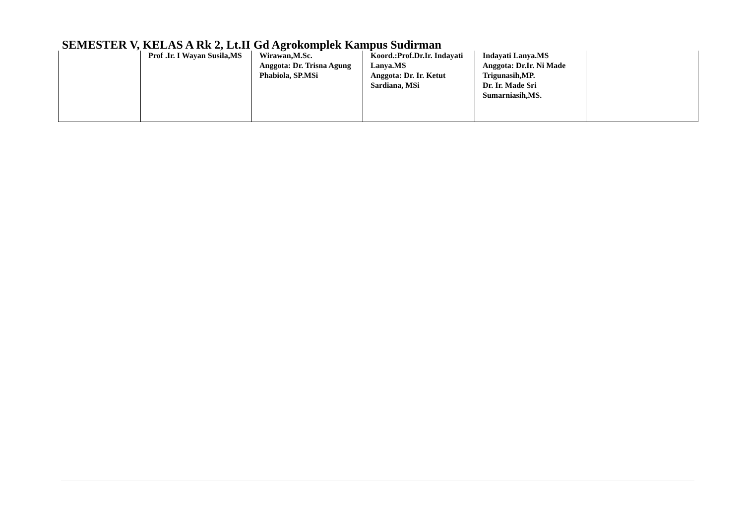SEMESTER V, KELAS A Rk 2, Lt.II Gd Agrokomplek Kampus Sudirman
| | Prof .Ir. I Wayan Susila,MS | Wirawan,M.Sc. Anggota: Dr. Trisna Agung Phabiola, SP.MSi | Koord.:Prof.Dr.Ir. Indayati Lanya.MS Anggota: Dr. Ir. Ketut Sardiana, MSi | Indayati Lanya.MS Anggota: Dr.Ir. Ni Made Trigunasih,MP. Dr. Ir. Made Sri Sumarniasih,MS. | |